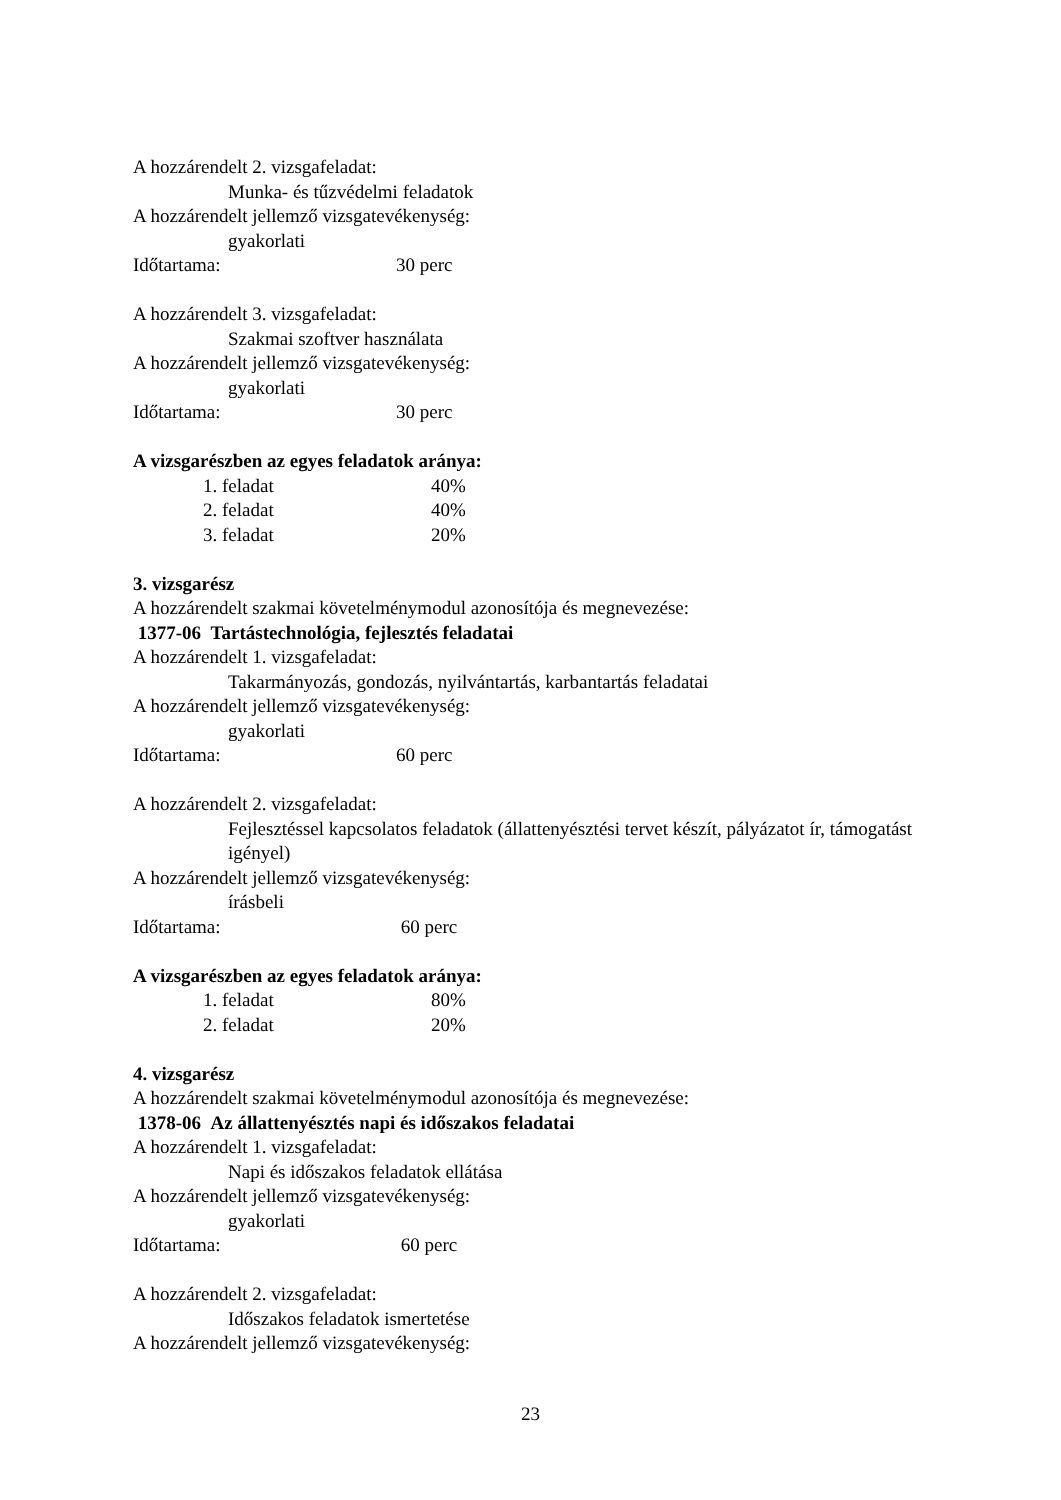A hozzárendelt 2. vizsgafeladat:
Munka- és tűzvédelmi feladatok
A hozzárendelt jellemző vizsgatevékenység:
gyakorlati
Időtartama: 30 perc
A hozzárendelt 3. vizsgafeladat:
Szakmai szoftver használata
A hozzárendelt jellemző vizsgatevékenység:
gyakorlati
Időtartama: 30 perc
A vizsgarészben az egyes feladatok aránya:
1. feladat 40%
2. feladat 40%
3. feladat 20%
3. vizsgarész
A hozzárendelt szakmai követelménymodul azonosítója és megnevezése:
1377-06 Tartástechnológia, fejlesztés feladatai
A hozzárendelt 1. vizsgafeladat:
Takarmányozás, gondozás, nyilvántartás, karbantartás feladatai
A hozzárendelt jellemző vizsgatevékenység:
gyakorlati
Időtartama: 60 perc
A hozzárendelt 2. vizsgafeladat:
Fejlesztéssel kapcsolatos feladatok (állattenyésztési tervet készít, pályázatot ír, támogatást igényel)
A hozzárendelt jellemző vizsgatevékenység:
írásbeli
Időtartama: 60 perc
A vizsgarészben az egyes feladatok aránya:
1. feladat 80%
2. feladat 20%
4. vizsgarész
A hozzárendelt szakmai követelménymodul azonosítója és megnevezése:
1378-06 Az állattenyésztés napi és időszakos feladatai
A hozzárendelt 1. vizsgafeladat:
Napi és időszakos feladatok ellátása
A hozzárendelt jellemző vizsgatevékenység:
gyakorlati
Időtartama: 60 perc
A hozzárendelt 2. vizsgafeladat:
Időszakos feladatok ismertetése
A hozzárendelt jellemző vizsgatevékenység:
23